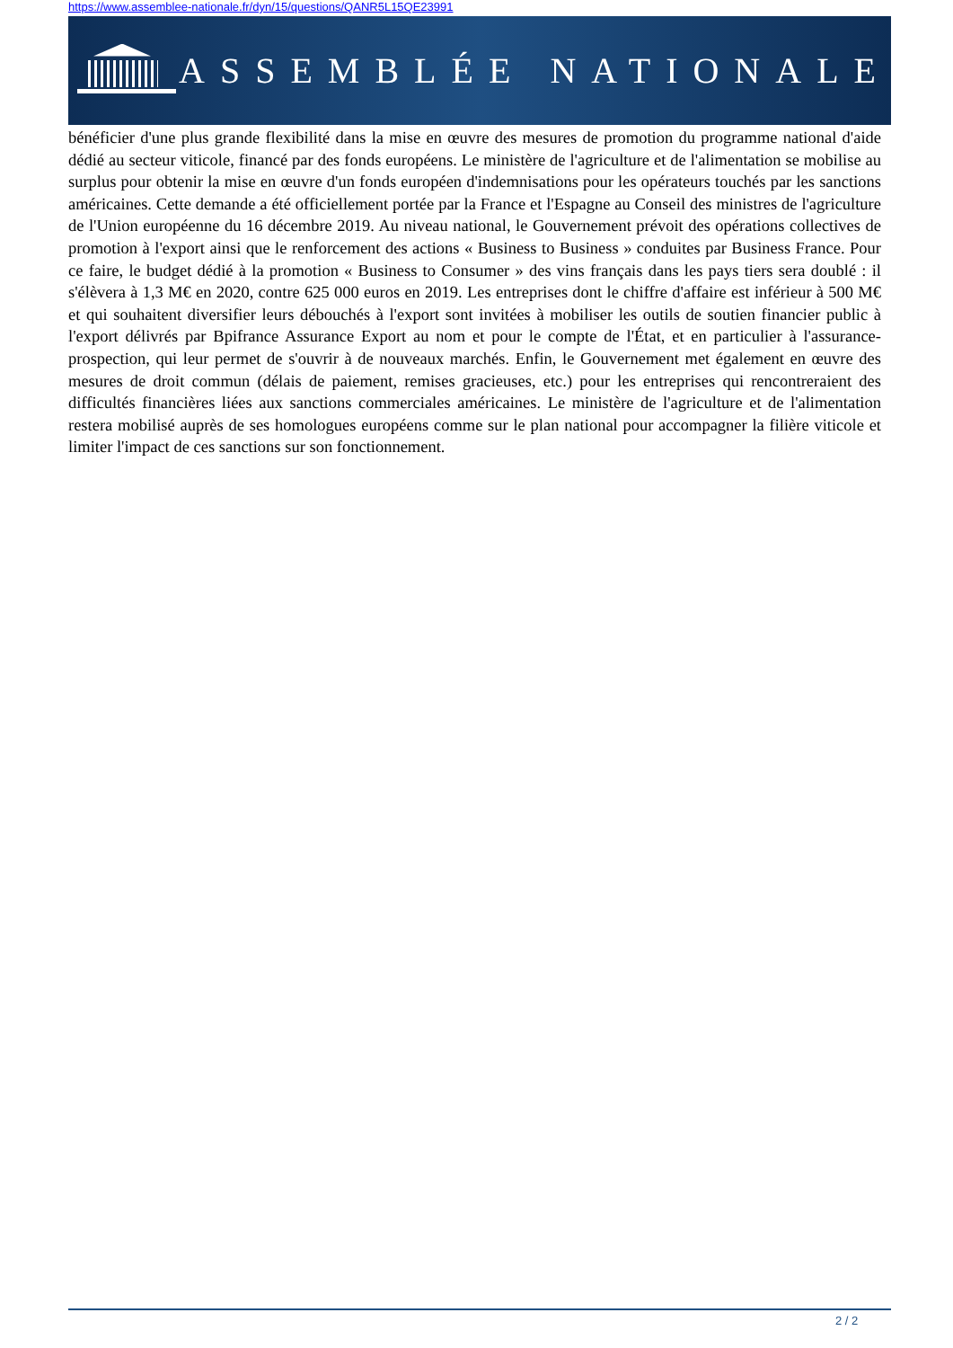https://www.assemblee-nationale.fr/dyn/15/questions/QANR5L15QE23991
ASSEMBLÉE NATIONALE
bénéficier d'une plus grande flexibilité dans la mise en œuvre des mesures de promotion du programme national d'aide dédié au secteur viticole, financé par des fonds européens. Le ministère de l'agriculture et de l'alimentation se mobilise au surplus pour obtenir la mise en œuvre d'un fonds européen d'indemnisations pour les opérateurs touchés par les sanctions américaines. Cette demande a été officiellement portée par la France et l'Espagne au Conseil des ministres de l'agriculture de l'Union européenne du 16 décembre 2019. Au niveau national, le Gouvernement prévoit des opérations collectives de promotion à l'export ainsi que le renforcement des actions « Business to Business » conduites par Business France. Pour ce faire, le budget dédié à la promotion « Business to Consumer » des vins français dans les pays tiers sera doublé : il s'élèvera à 1,3 M€ en 2020, contre 625 000 euros en 2019. Les entreprises dont le chiffre d'affaire est inférieur à 500 M€ et qui souhaitent diversifier leurs débouchés à l'export sont invitées à mobiliser les outils de soutien financier public à l'export délivrés par Bpifrance Assurance Export au nom et pour le compte de l'État, et en particulier à l'assurance-prospection, qui leur permet de s'ouvrir à de nouveaux marchés. Enfin, le Gouvernement met également en œuvre des mesures de droit commun (délais de paiement, remises gracieuses, etc.) pour les entreprises qui rencontreraient des difficultés financières liées aux sanctions commerciales américaines. Le ministère de l'agriculture et de l'alimentation restera mobilisé auprès de ses homologues européens comme sur le plan national pour accompagner la filière viticole et limiter l'impact de ces sanctions sur son fonctionnement.
2 / 2